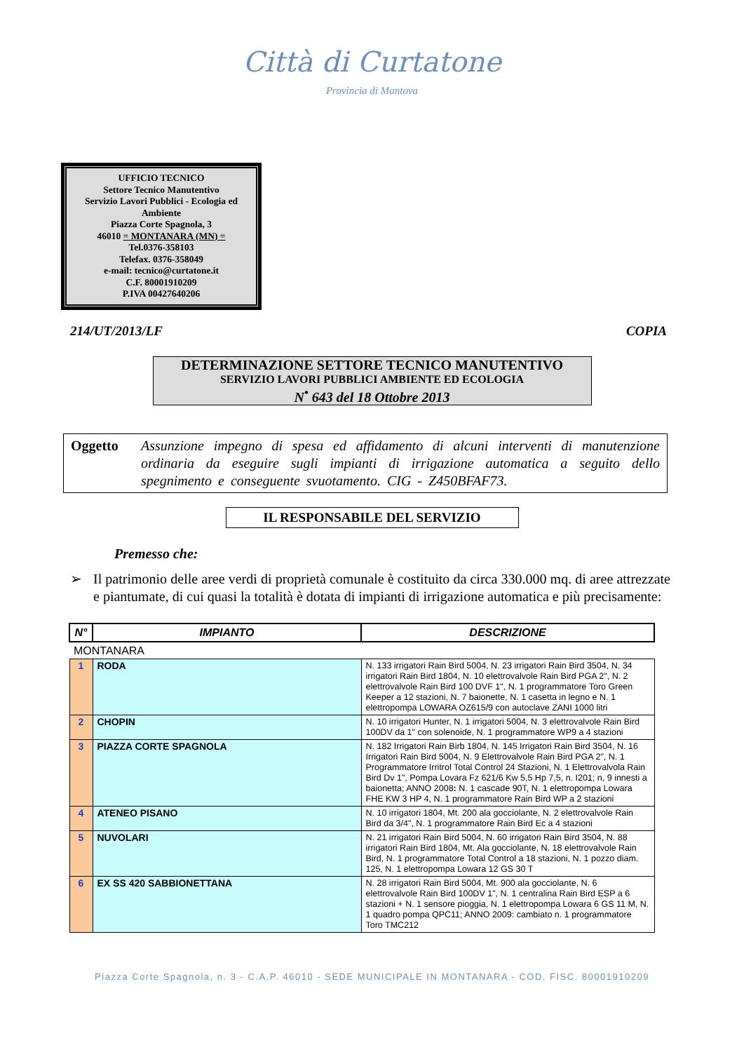Città di Curtatone
Provincia di Mantova
UFFICIO TECNICO
Settore Tecnico Manutentivo
Servizio Lavori Pubblici - Ecologia ed Ambiente
Piazza Corte Spagnola, 3
46010 = MONTANARA (MN) =
Tel.0376-358103
Telefax. 0376-358049
e-mail: tecnico@curtatone.it
C.F. 80001910209
P.IVA 00427640206
214/UT/2013/LF COPIA
DETERMINAZIONE SETTORE TECNICO MANUTENTIVO
SERVIZIO LAVORI PUBBLICI AMBIENTE ED ECOLOGIA
N<sup>•</sup> 643 del 18 Ottobre 2013
Oggetto Assunzione impegno di spesa ed affidamento di alcuni interventi di manutenzione ordinaria da eseguire sugli impianti di irrigazione automatica a seguito dello spegnimento e conseguente svuotamento. CIG - Z450BFAF73.
IL RESPONSABILE DEL SERVIZIO
Premesso che:
➢ Il patrimonio delle aree verdi di proprietà comunale è costituito da circa 330.000 mq. di aree attrezzate e piantumate, di cui quasi la totalità è dotata di impianti di irrigazione automatica e più precisamente:
| N° | IMPIANTO | DESCRIZIONE |
| --- | --- | --- |
| MONTANARA | | |
| 1 | RODA | N. 133 irrigatori Rain Bird 5004, N. 23 irrigatori Rain Bird 3504, N. 34 irrigatori Rain Bird 1804, N. 10 elettrovalvole Rain Bird PGA 2", N. 2 elettrovalvole Rain Bird 100 DVF 1", N. 1 programmatore Toro Green Keeper a 12 stazioni, N. 7 baionette, N. 1 casetta in legno e N. 1 elettropompa LOWARA OZ615/9 con autoclave ZANI 1000 litri |
| 2 | CHOPIN | N. 10 irrigatori Hunter, N. 1 irrigatori 5004, N. 3 elettrovalvole Rain Bird 100DV da 1" con solenoide, N. 1 programmatore WP9 a 4 stazioni |
| 3 | PIAZZA CORTE SPAGNOLA | N. 182 Irrigatori Rain Birb 1804, N. 145 Irrigatori Rain Bird 3504, N. 16 Irrigatori Rain Bird 5004, N. 9 Elettrovalvole Rain Bird PGA 2", N. 1 Programmatore Irritrol Total Control 24 Stazioni, N. 1 Elettrovalvola Rain Bird Dv 1", Pompa Lovara Fz 621/6 Kw 5,5 Hp 7,5, n. I201; n, 9 innesti a baionetta; ANNO 2008 : N. 1 cascade 90T, N. 1 elettropompa Lowara FHE KW 3 HP 4, N. 1 programmatore Rain Bird WP a 2 stazioni |
| 4 | ATENEO PISANO | N. 10 irrigatori 1804, Mt. 200 ala gocciolante, N. 2 elettrovalvole Rain Bird da 3/4", N. 1 programmatore Rain Bird Ec a 4 stazioni |
| 5 | NUVOLARI | N. 21 irrigatori Rain Bird 5004, N. 60 irrigatori Rain Bird 3504, N. 88 irrigatori Rain Bird 1804, Mt. Ala gocciolante, N. 18 elettrovalvole Rain Bird, N. 1 programmatore Total Control a 18 stazioni, N. 1 pozzo diam. 125, N. 1 elettropompa Lowara 12 GS 30 T |
| 6 | EX SS 420 SABBIONETTANA | N. 28 irrigatori Rain Bird 5004, Mt. 900 ala gocciolante, N. 6 elettrovalvole Rain Bird 100DV 1", N. 1 centralina Rain Bird ESP a 6 stazioni + N. 1 sensore pioggia, N. 1 elettropompa Lowara 6 GS 11 M, N. 1 quadro pompa QPC11; ANNO 2009: cambiato n. 1 programmatore Toro TMC212 |
Piazza Corte Spagnola, n. 3 - C.A.P. 46010 - SEDE MUNICIPALE IN MONTANARA - COD. FISC. 80001910209